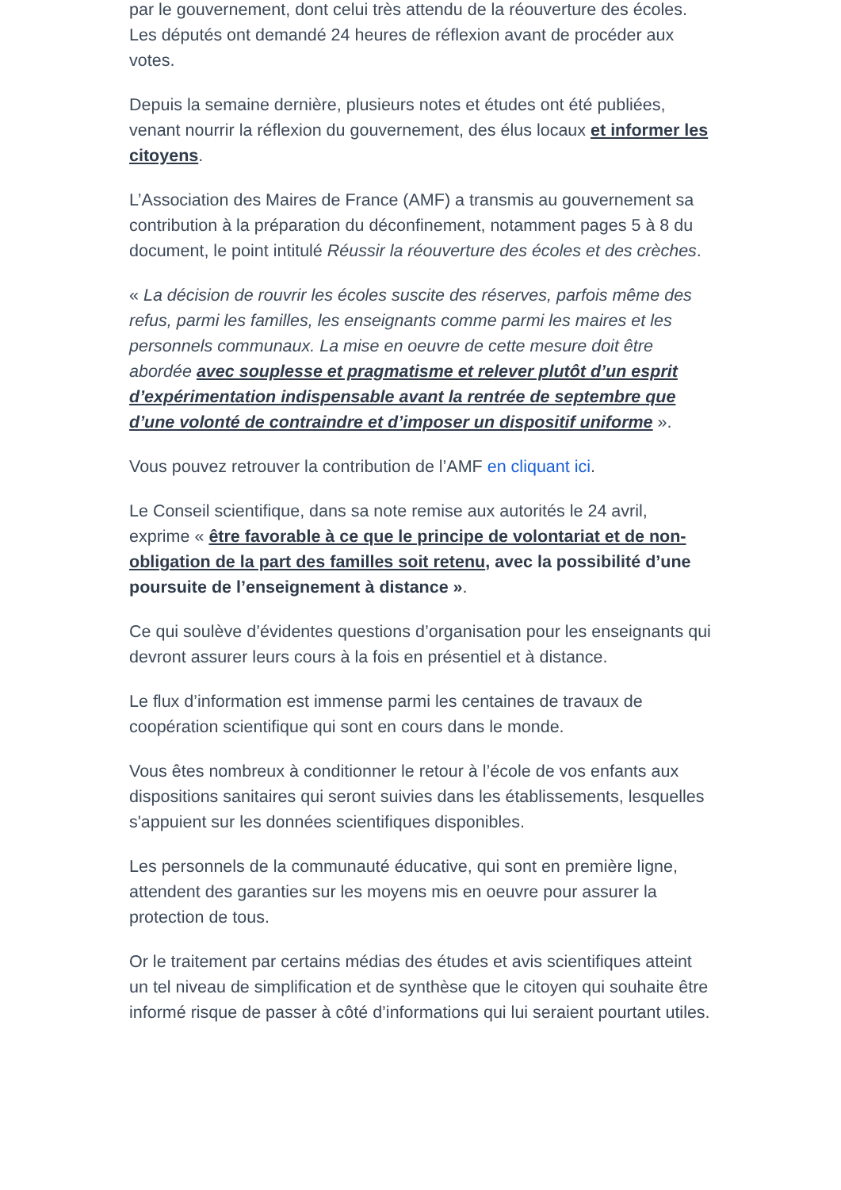par le gouvernement, dont celui très attendu de la réouverture des écoles. Les députés ont demandé 24 heures de réflexion avant de procéder aux votes.
Depuis la semaine dernière, plusieurs notes et études ont été publiées, venant nourrir la réflexion du gouvernement, des élus locaux et informer les citoyens.
L’Association des Maires de France (AMF) a transmis au gouvernement sa contribution à la préparation du déconfinement, notamment pages 5 à 8 du document, le point intitulé Réussir la réouverture des écoles et des crèches.
« La décision de rouvrir les écoles suscite des réserves, parfois même des refus, parmi les familles, les enseignants comme parmi les maires et les personnels communaux. La mise en oeuvre de cette mesure doit être abordée avec souplesse et pragmatisme et relever plutôt d’un esprit d’expérimentation indispensable avant la rentrée de septembre que d’une volonté de contraindre et d’imposer un dispositif uniforme ».
Vous pouvez retrouver la contribution de l’AMF en cliquant ici.
Le Conseil scientifique, dans sa note remise aux autorités le 24 avril, exprime « être favorable à ce que le principe de volontariat et de non-obligation de la part des familles soit retenu, avec la possibilité d’une poursuite de l’enseignement à distance ».
Ce qui soulève d’évidentes questions d’organisation pour les enseignants qui devront assurer leurs cours à la fois en présentiel et à distance.
Le flux d’information est immense parmi les centaines de travaux de coopération scientifique qui sont en cours dans le monde.
Vous êtes nombreux à conditionner le retour à l’école de vos enfants aux dispositions sanitaires qui seront suivies dans les établissements, lesquelles s'appuient sur les données scientifiques disponibles.
Les personnels de la communauté éducative, qui sont en première ligne, attendent des garanties sur les moyens mis en oeuvre pour assurer la protection de tous.
Or le traitement par certains médias des études et avis scientifiques atteint un tel niveau de simplification et de synthèse que le citoyen qui souhaite être informé risque de passer à côté d’informations qui lui seraient pourtant utiles.